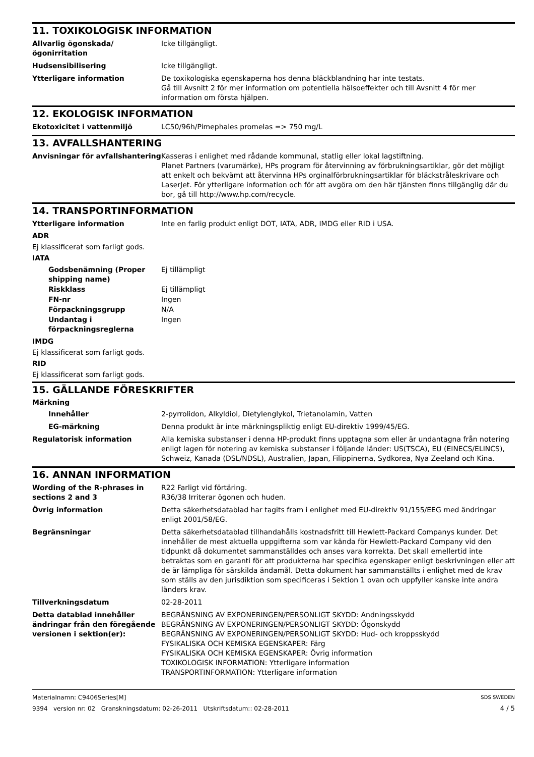11. TOXIKOLOGISK INFORMATION
Allvarlig ögonskada/ögonirritation
Icke tillgängligt.
Hudsensibilisering Icke tillgängligt.
Ytterligare information De toxikologiska egenskaperna hos denna bläckblandning har inte testats.
Gå till Avsnitt 2 för mer information om potentiella hälsoeffekter och till Avsnitt 4 för mer information om första hjälpen.
12. EKOLOGISK INFORMATION
Ekotoxicitet i vattenmiljö LC50/96h/Pimephales promelas => 750 mg/L
13. AVFALLSHANTERING
Anvisningar för avfallshantering
Kasseras i enlighet med rådande kommunal, statlig eller lokal lagstiftning.
Planet Partners (varumärke), HPs program för återvinning av förbrukningsartiklar, gör det möjligt att enkelt och bekvämt att återvinna HPs orginalförbrukningsartiklar för bläckstråleskrivare och LaserJet. För ytterligare information och för att avgöra om den här tjänsten finns tillgänglig där du bor, gå till http://www.hp.com/recycle.
14. TRANSPORTINFORMATION
Ytterligare information Inte en farlig produkt enligt DOT, IATA, ADR, IMDG eller RID i USA.
ADR
Ej klassificerat som farligt gods.
IATA
Godsbenämning (Proper shipping name)
Ej tillämpligt
Riskklass Ej tillämpligt
FN-nr Ingen
Förpackningsgrupp N/A
Undantag i förpackningsreglerna
Ingen
IMDG
Ej klassificerat som farligt gods.
RID
Ej klassificerat som farligt gods.
15. GÄLLANDE FÖRESKRIFTER
Märkning
Innehåller 2-pyrrolidon, Alkyldiol, Dietylenglykol, Trietanolamin, Vatten
EG-märkning Denna produkt är inte märkningspliktig enligt EU-direktiv 1999/45/EG.
Regulatorisk information Alla kemiska substanser i denna HP-produkt finns upptagna som eller är undantagna från notering enligt lagen för notering av kemiska substanser i följande länder: US(TSCA), EU (EINECS/ELINCS), Schweiz, Kanada (DSL/NDSL), Australien, Japan, Filippinerna, Sydkorea, Nya Zeeland och Kina.
16. ANNAN INFORMATION
Wording of the R-phrases in sections 2 and 3
R22 Farligt vid förtäring.
R36/38 Irriterar ögonen och huden.
Övrig information Detta säkerhetsdatablad har tagits fram i enlighet med EU-direktiv 91/155/EEG med ändringar enligt 2001/58/EG.
Begränsningar Detta säkerhetsdatablad tillhandahålls kostnadsfritt till Hewlett-Packard Companys kunder. Det innehåller de mest aktuella uppgifterna som var kända för Hewlett-Packard Company vid den tidpunkt då dokumentet sammanställdes och anses vara korrekta. Det skall emellertid inte betraktas som en garanti för att produkterna har specifika egenskaper enligt beskrivningen eller att de är lämpliga för särskilda ändamål. Detta dokument har sammanställts i enlighet med de krav som ställs av den jurisdiktion som specificeras i Sektion 1 ovan och uppfyller kanske inte andra länders krav.
Tillverkningsdatum 02-28-2011
Detta datablad innehåller ändringar från den föregående versionen i sektion(er):
BEGRÄNSNING AV EXPONERINGEN/PERSONLIGT SKYDD: Andningsskydd
BEGRÄNSNING AV EXPONERINGEN/PERSONLIGT SKYDD: Ögonskydd
BEGRÄNSNING AV EXPONERINGEN/PERSONLIGT SKYDD: Hud- och kroppsskydd
FYSIKALISKA OCH KEMISKA EGENSKAPER: Färg
FYSIKALISKA OCH KEMISKA EGENSKAPER: Övrig information
TOXIKOLOGISK INFORMATION: Ytterligare information
TRANSPORTINFORMATION: Ytterligare information
Materialnamn: C9406Series[M]
9394 version nr: 02 Granskningsdatum: 02-26-2011 Utskriftsdatum:: 02-28-2011
SDS SWEDEN
4 / 5